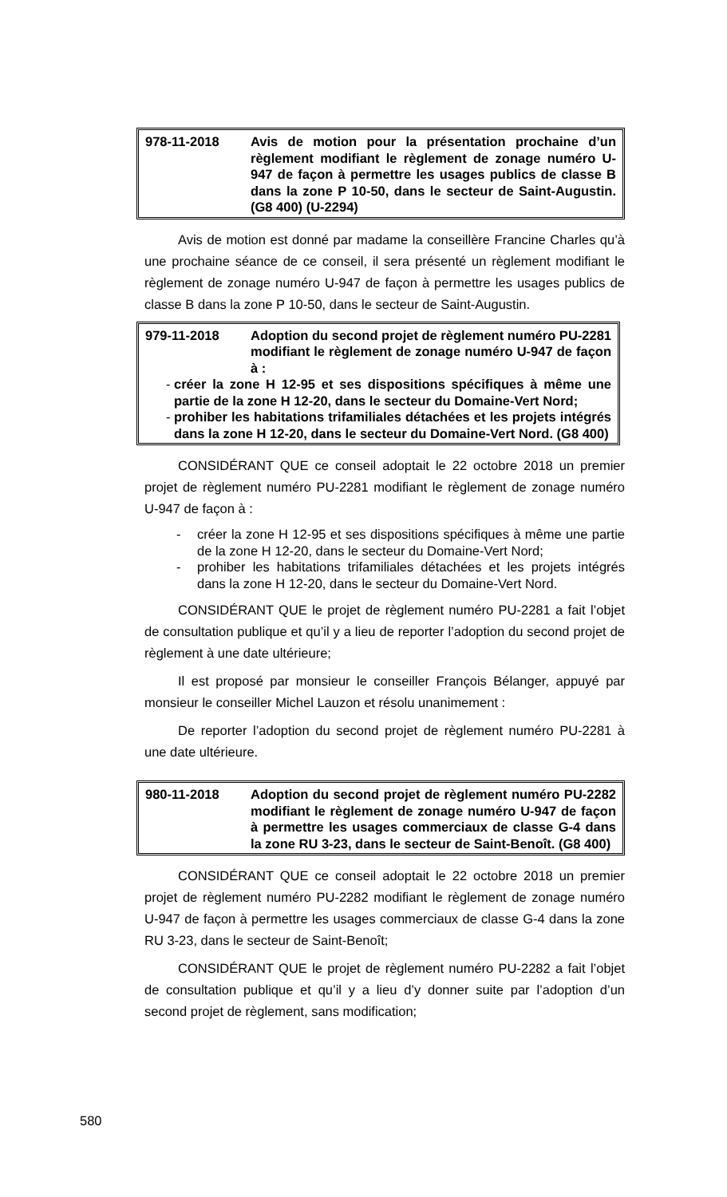978-11-2018 Avis de motion pour la présentation prochaine d’un règlement modifiant le règlement de zonage numéro U-947 de façon à permettre les usages publics de classe B dans la zone P 10-50, dans le secteur de Saint-Augustin. (G8 400) (U-2294)
Avis de motion est donné par madame la conseillère Francine Charles qu’à une prochaine séance de ce conseil, il sera présenté un règlement modifiant le règlement de zonage numéro U-947 de façon à permettre les usages publics de classe B dans la zone P 10-50, dans le secteur de Saint-Augustin.
979-11-2018 Adoption du second projet de règlement numéro PU-2281 modifiant le règlement de zonage numéro U-947 de façon à :
- créer la zone H 12-95 et ses dispositions spécifiques à même une partie de la zone H 12-20, dans le secteur du Domaine-Vert Nord;
- prohiber les habitations trifamiliales détachées et les projets intégrés dans la zone H 12-20, dans le secteur du Domaine-Vert Nord. (G8 400)
CONSIDÉRANT QUE ce conseil adoptait le 22 octobre 2018 un premier projet de règlement numéro PU-2281 modifiant le règlement de zonage numéro U-947 de façon à :
- créer la zone H 12-95 et ses dispositions spécifiques à même une partie de la zone H 12-20, dans le secteur du Domaine-Vert Nord;
- prohiber les habitations trifamiliales détachées et les projets intégrés dans la zone H 12-20, dans le secteur du Domaine-Vert Nord.
CONSIDÉRANT QUE le projet de règlement numéro PU-2281 a fait l’objet de consultation publique et qu’il y a lieu de reporter l’adoption du second projet de règlement à une date ultérieure;
Il est proposé par monsieur le conseiller François Bélanger, appuyé par monsieur le conseiller Michel Lauzon et résolu unanimement :
De reporter l’adoption du second projet de règlement numéro PU-2281 à une date ultérieure.
980-11-2018 Adoption du second projet de règlement numéro PU-2282 modifiant le règlement de zonage numéro U-947 de façon à permettre les usages commerciaux de classe G-4 dans la zone RU 3-23, dans le secteur de Saint-Benoît. (G8 400)
CONSIDÉRANT QUE ce conseil adoptait le 22 octobre 2018 un premier projet de règlement numéro PU-2282 modifiant le règlement de zonage numéro U-947 de façon à permettre les usages commerciaux de classe G-4 dans la zone RU 3-23, dans le secteur de Saint-Benoît;
CONSIDÉRANT QUE le projet de règlement numéro PU-2282 a fait l’objet de consultation publique et qu’il y a lieu d’y donner suite par l’adoption d’un second projet de règlement, sans modification;
580